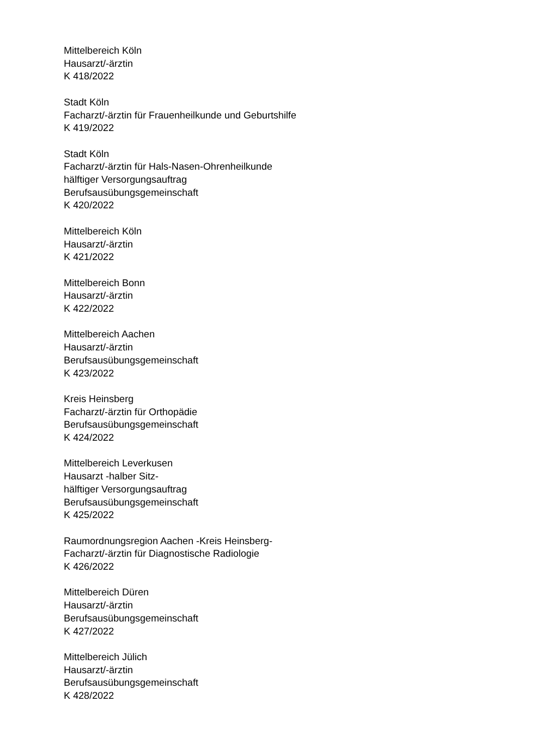Mittelbereich Köln
Hausarzt/-ärztin
K 418/2022
Stadt Köln
Facharzt/-ärztin für Frauenheilkunde und Geburtshilfe
K 419/2022
Stadt Köln
Facharzt/-ärztin für Hals-Nasen-Ohrenheilkunde
hälftiger Versorgungsauftrag
Berufsausübungsgemeinschaft
K 420/2022
Mittelbereich Köln
Hausarzt/-ärztin
K 421/2022
Mittelbereich Bonn
Hausarzt/-ärztin
K 422/2022
Mittelbereich Aachen
Hausarzt/-ärztin
Berufsausübungsgemeinschaft
K 423/2022
Kreis Heinsberg
Facharzt/-ärztin für Orthopädie
Berufsausübungsgemeinschaft
K 424/2022
Mittelbereich Leverkusen
Hausarzt -halber Sitz-
hälftiger Versorgungsauftrag
Berufsausübungsgemeinschaft
K 425/2022
Raumordnungsregion Aachen -Kreis Heinsberg-
Facharzt/-ärztin für Diagnostische Radiologie
K 426/2022
Mittelbereich Düren
Hausarzt/-ärztin
Berufsausübungsgemeinschaft
K 427/2022
Mittelbereich Jülich
Hausarzt/-ärztin
Berufsausübungsgemeinschaft
K 428/2022